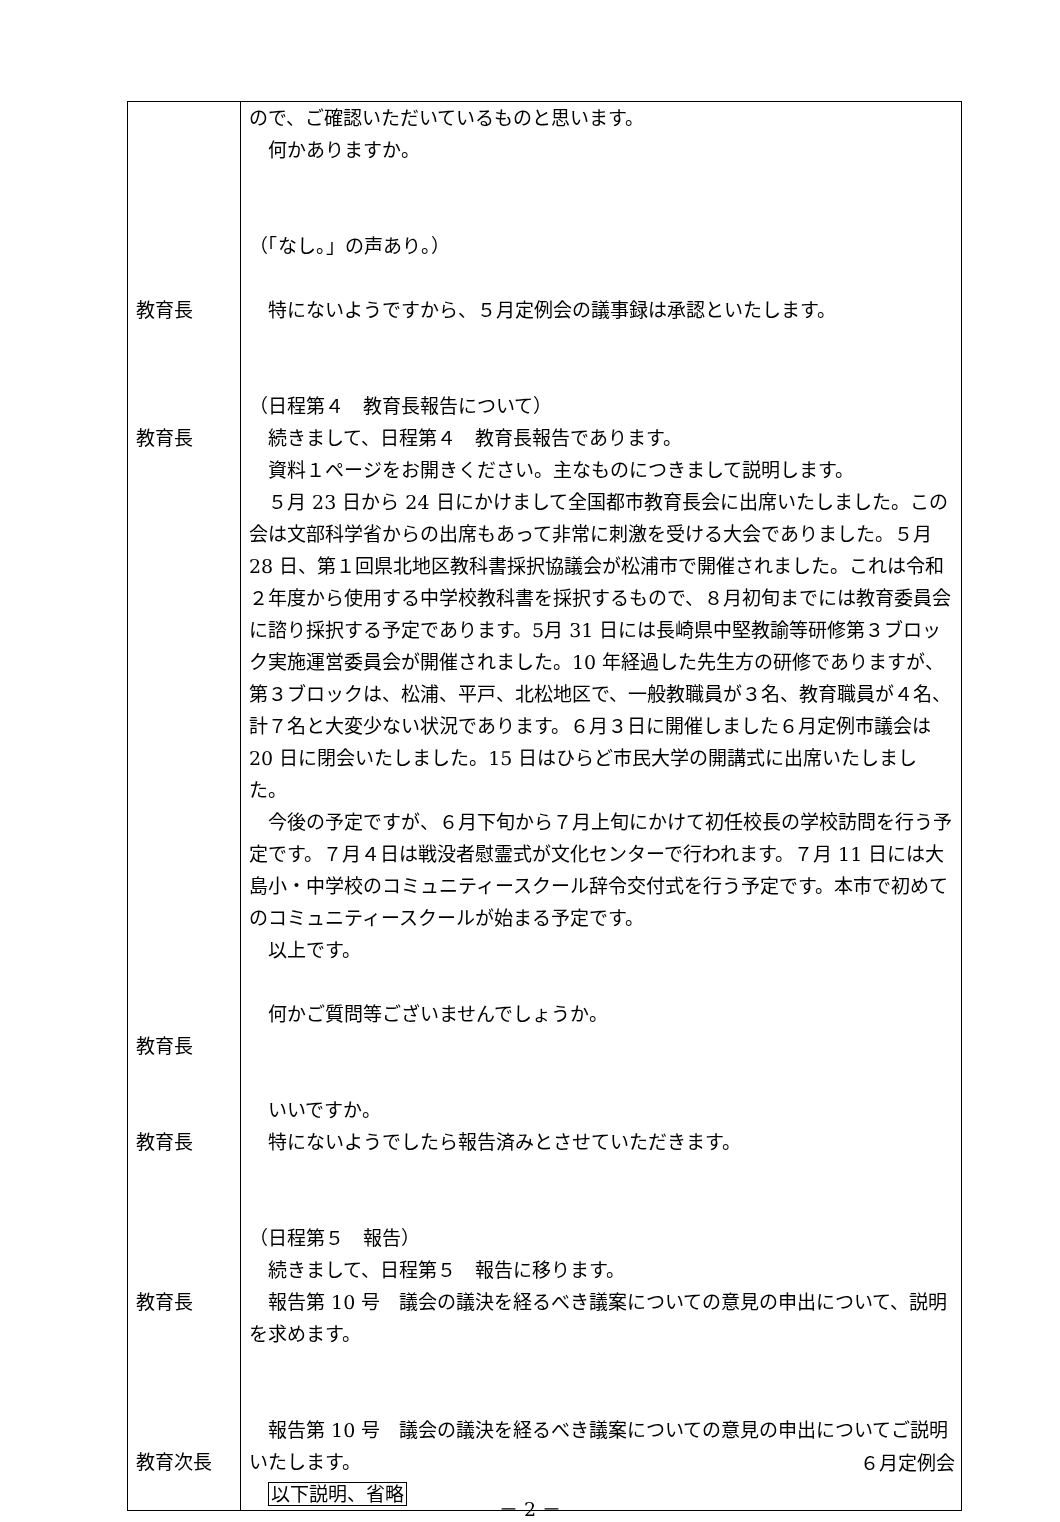| 教育長 教育長 教育長 教育長 教育長 教育次長 | ので、ご確認いただいているものと思います。 何かありますか。 （「なし。」の声あり。） 特にないようですから、５月定例会の議事録は承認といたします。 （日程第４ 教育長報告について） 続きまして、日程第４ 教育長報告であります。 資料１ページをお開きください。主なものにつきまして説明します。 ５月 23 日から 24 日にかけまして全国都市教育長会に出席いたしました。この会は文部科学省からの出席もあって非常に刺激を受ける大会でありました。５月 28 日、第１回県北地区教科書採択協議会が松浦市で開催されました。これは令和２年度から使用する中学校教科書を採択するもので、８月初旬までには教育委員会に諮り採択する予定であります。5月 31 日には長崎県中堅教諭等研修第３ブロック実施運営委員会が開催されました。10 年経過した先生方の研修でありますが、第３ブロックは、松浦、平戸、北松地区で、一般教職員が３名、教育職員が４名、計７名と大変少ない状況であります。６月３日に開催しました６月定例市議会は 20 日に閉会いたしました。15 日はひらど市民大学の開講式に出席いたしました。 今後の予定ですが、６月下旬から７月上旬にかけて初任校長の学校訪問を行う予定です。７月４日は戦没者慰霊式が文化センターで行われます。７月 11 日には大島小・中学校のコミュニティースクール辞令交付式を行う予定です。本市で初めてのコミュニティースクールが始まる予定です。 以上です。 何かご質問等ございませんでしょうか。 いいですか。 特にないようでしたら報告済みとさせていただきます。 （日程第５ 報告） 続きまして、日程第５ 報告に移ります。 報告第 10 号 議会の議決を経るべき議案についての意見の申出について、説明を求めます。 報告第 10 号 議会の議決を経るべき議案についての意見の申出についてご説明いたします。 以下説明、省略 |
６月定例会
－ 2 －